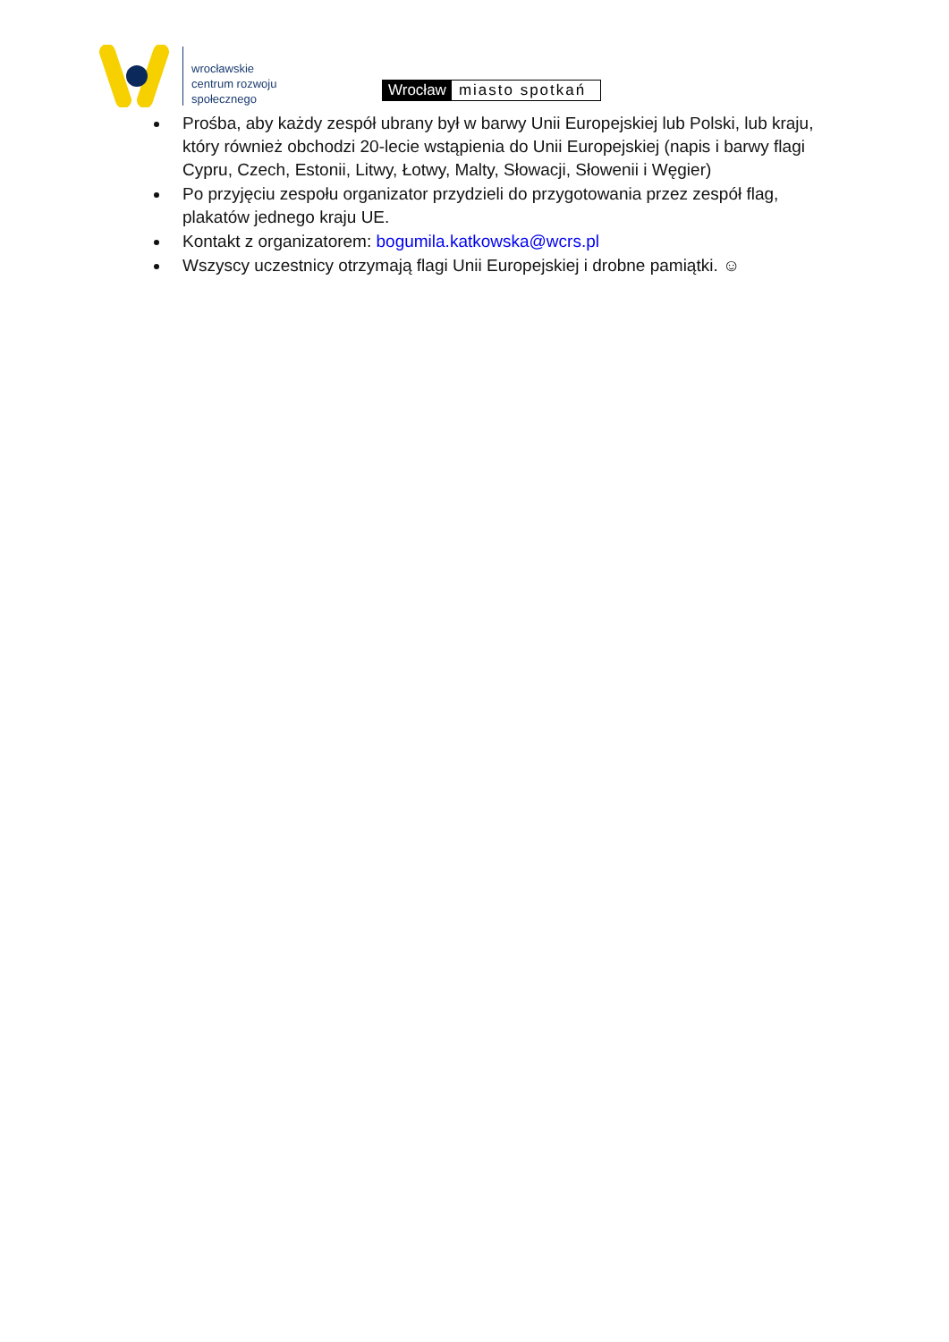wrocławskie
centrum rozwoju
społecznego
Wrocław miasto spotkań
Prośba, aby każdy zespół ubrany był w barwy Unii Europejskiej lub Polski, lub kraju, który również obchodzi 20-lecie wstąpienia do Unii Europejskiej (napis i barwy flagi Cypru, Czech, Estonii, Litwy, Łotwy, Malty, Słowacji, Słowenii i Węgier)
Po przyjęciu zespołu organizator przydzieli do przygotowania przez zespół flag, plakatów jednego kraju UE.
Kontakt z organizatorem: bogumila.katkowska@wcrs.pl
Wszyscy uczestnicy otrzymają flagi Unii Europejskiej i drobne pamiątki. ☺